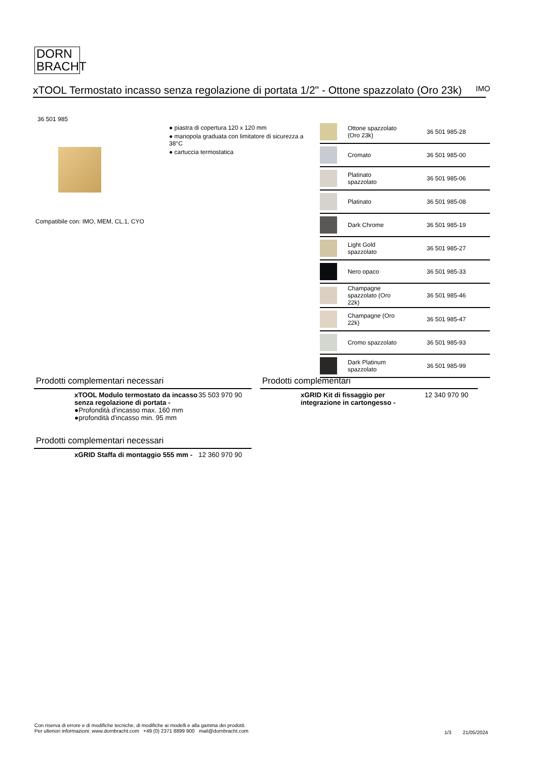DORN
BRACHT
xTOOL Termostato incasso senza regolazione di portata 1/2" - Ottone spazzolato (Oro 23k)
IMO
36 501 985
● piastra di copertura 120 x 120 mm
● manopola graduata con limitatore di sicurezza a 38°C
● cartuccia termostatica
Compatibile con: IMO, MEM, CL.1, CYO
| | Ottone spazzolato (Oro 23k) | 36 501 985-28 |
| | Cromato | 36 501 985-00 |
| | Platinato spazzolato | 36 501 985-06 |
| | Platinato | 36 501 985-08 |
| | Dark Chrome | 36 501 985-19 |
| | Light Gold spazzolato | 36 501 985-27 |
| | Nero opaco | 36 501 985-33 |
| | Champagne spazzolato (Oro 22k) | 36 501 985-46 |
| | Champagne (Oro 22k) | 36 501 985-47 |
| | Cromo spazzolato | 36 501 985-93 |
| | Dark Platinum spazzolato | 36 501 985-99 |
Prodotti complementari necessari
xTOOL Modulo termostato da incasso senza regolazione di portata -
●Profondità d'incasso max. 160 mm
●profondità d'incasso min. 95 mm
35 503 970 90
Prodotti complementari necessari
xGRID Staffa di montaggio 555 mm -
12 360 970 90
Prodotti complementari
xGRID Kit di fissaggio per integrazione in cartongesso -
12 340 970 90
Con riserva di errore e di modifiche tecniche, di modifiche ai modelli e alla gamma dei prodotti.
Per ulteriori informazioni: www.dornbracht.com +49 (0) 2371 8899 900 mail@dornbracht.com
1/3 21/05/2024